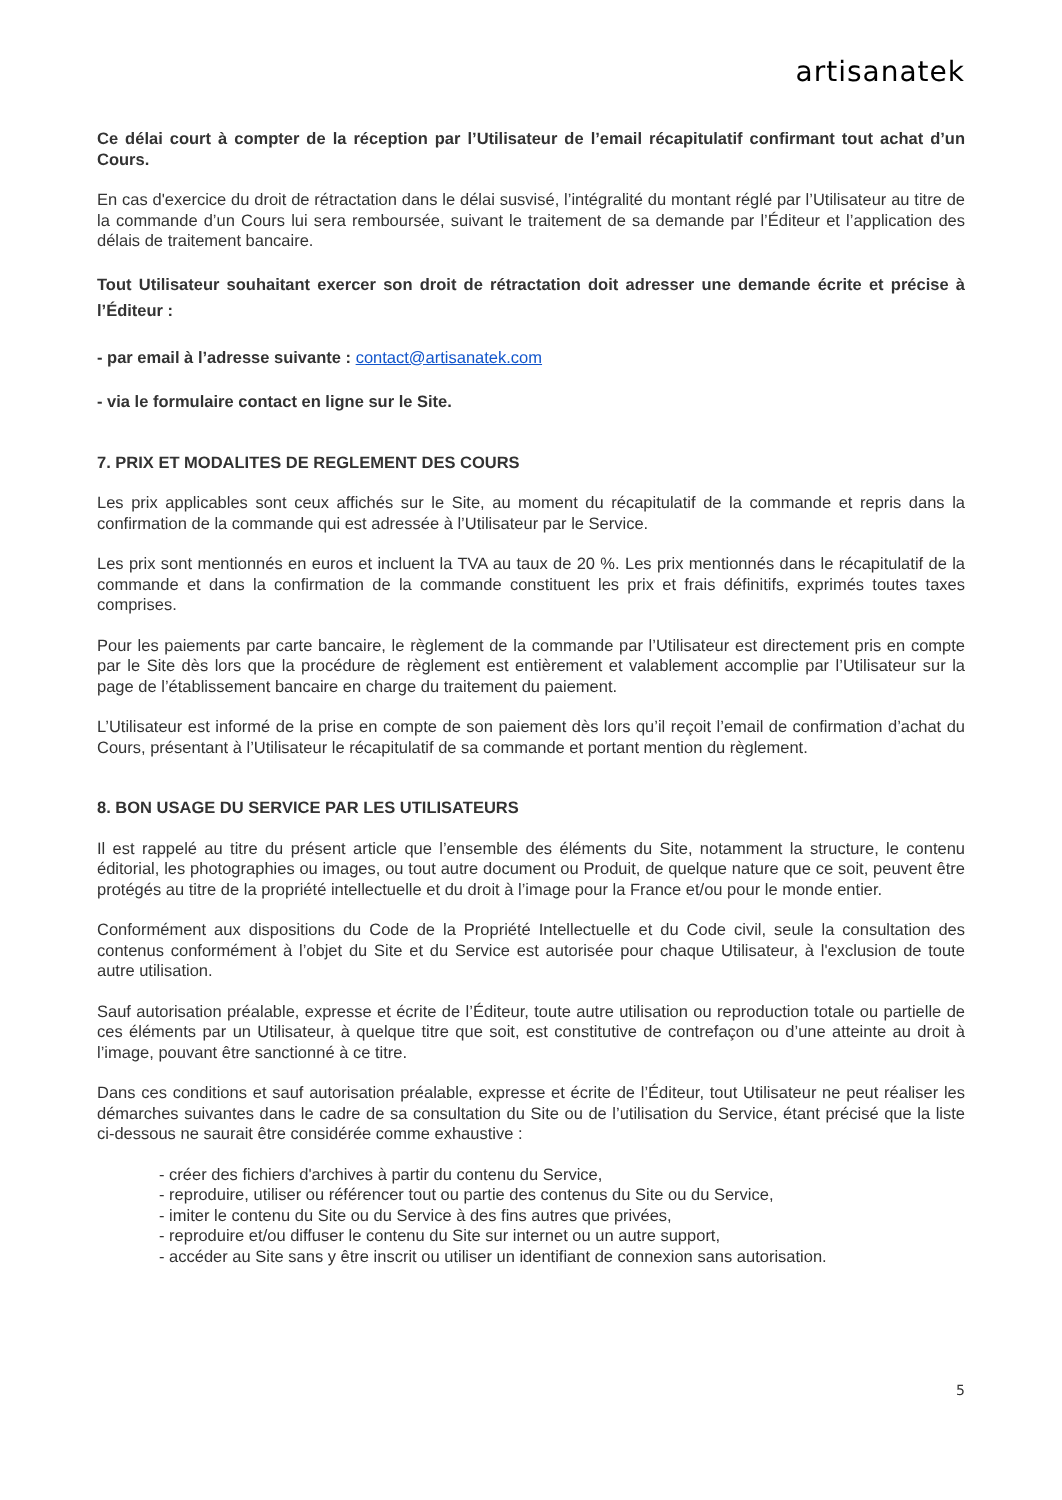artisanatek
Ce délai court à compter de la réception par l’Utilisateur de l’email récapitulatif confirmant tout achat d’un Cours.
En cas d'exercice du droit de rétractation dans le délai susvisé, l’intégralité du montant réglé par l’Utilisateur au titre de la commande d’un Cours lui sera remboursée, suivant le traitement de sa demande par l’Éditeur et l’application des délais de traitement bancaire.
Tout Utilisateur souhaitant exercer son droit de rétractation doit adresser une demande écrite et précise à l’Éditeur :
- par email à l’adresse suivante : contact@artisanatek.com
- via le formulaire contact en ligne sur le Site.
7. PRIX ET MODALITES DE REGLEMENT DES COURS
Les prix applicables sont ceux affichés sur le Site, au moment du récapitulatif de la commande et repris dans la confirmation de la commande qui est adressée à l’Utilisateur par le Service.
Les prix sont mentionnés en euros et incluent la TVA au taux de 20 %. Les prix mentionnés dans le récapitulatif de la commande et dans la confirmation de la commande constituent les prix et frais définitifs, exprimés toutes taxes comprises.
Pour les paiements par carte bancaire, le règlement de la commande par l’Utilisateur est directement pris en compte par le Site dès lors que la procédure de règlement est entièrement et valablement accomplie par l’Utilisateur sur la page de l’établissement bancaire en charge du traitement du paiement.
L’Utilisateur est informé de la prise en compte de son paiement dès lors qu’il reçoit l’email de confirmation d’achat du Cours, présentant à l’Utilisateur le récapitulatif de sa commande et portant mention du règlement.
8. BON USAGE DU SERVICE PAR LES UTILISATEURS
Il est rappelé au titre du présent article que l’ensemble des éléments du Site, notamment la structure, le contenu éditorial, les photographies ou images, ou tout autre document ou Produit, de quelque nature que ce soit, peuvent être protégés au titre de la propriété intellectuelle et du droit à l’image pour la France et/ou pour le monde entier.
Conformément aux dispositions du Code de la Propriété Intellectuelle et du Code civil, seule la consultation des contenus conformément à l’objet du Site et du Service est autorisée pour chaque Utilisateur, à l'exclusion de toute autre utilisation.
Sauf autorisation préalable, expresse et écrite de l’Éditeur, toute autre utilisation ou reproduction totale ou partielle de ces éléments par un Utilisateur, à quelque titre que soit, est constitutive de contrefaçon ou d’une atteinte au droit à l’image, pouvant être sanctionné à ce titre.
Dans ces conditions et sauf autorisation préalable, expresse et écrite de l’Éditeur, tout Utilisateur ne peut réaliser les démarches suivantes dans le cadre de sa consultation du Site ou de l’utilisation du Service, étant précisé que la liste ci-dessous ne saurait être considérée comme exhaustive :
- créer des fichiers d'archives à partir du contenu du Service,
- reproduire, utiliser ou référencer tout ou partie des contenus du Site ou du Service,
- imiter le contenu du Site ou du Service à des fins autres que privées,
- reproduire et/ou diffuser le contenu du Site sur internet ou un autre support,
- accéder au Site sans y être inscrit ou utiliser un identifiant de connexion sans autorisation.
5